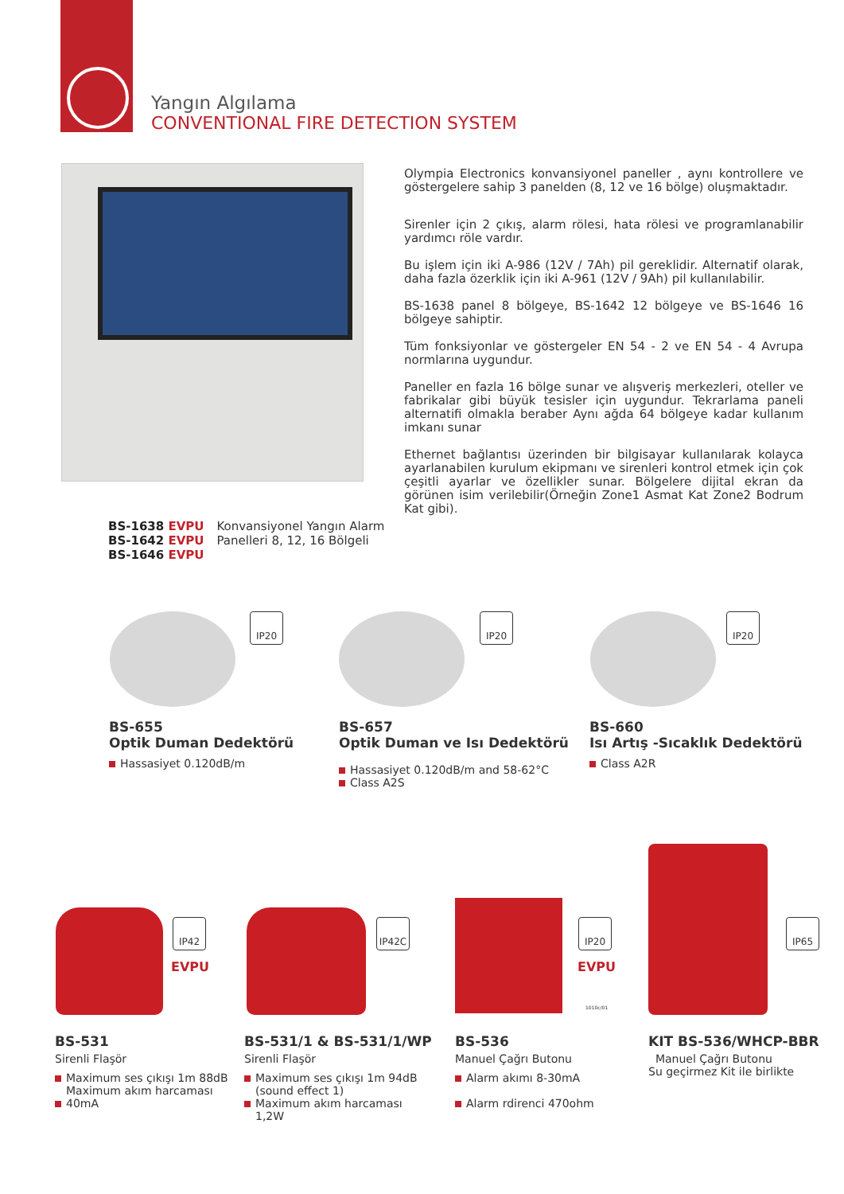Yangın Algılama
CONVENTIONAL FIRE DETECTION SYSTEM
Olympia Electronics konvansiyonel paneller , aynı kontrollere ve göstergelere sahip 3 panelden (8, 12 ve 16 bölge) oluşmaktadır.
Sirenler için 2 çıkış, alarm rölesi, hata rölesi ve programlanabilir yardımcı röle vardır.
Bu işlem için iki A-986 (12V / 7Ah) pil gereklidir. Alternatif olarak, daha fazla özerklik için iki A-961 (12V / 9Ah) pil kullanılabilir.
BS-1638 panel 8 bölgeye, BS-1642 12 bölgeye ve BS-1646 16 bölgeye sahiptir.
Tüm fonksiyonlar ve göstergeler EN 54 - 2 ve EN 54 - 4 Avrupa normlarına uygundur.
Paneller en fazla 16 bölge sunar ve alışveriş merkezleri, oteller ve fabrikalar gibi büyük tesisler için uygundur. Tekrarlama paneli alternatifi olmakla beraber Aynı ağda 64 bölgeye kadar kullanım imkanı sunar
Ethernet bağlantısı üzerinden bir bilgisayar kullanılarak kolayca ayarlanabilen kurulum ekipmanı ve sirenleri kontrol etmek için çok çeşitli ayarlar ve özellikler sunar. Bölgelere dijital ekran da görünen isim verilebilir(Örneğin Zone1 Asmat Kat Zone2 Bodrum Kat gibi).
BS-1638 EVPU
BS-1642 EVPU
BS-1646 EVPU
Konvansiyonel Yangın Alarm
Panelleri 8, 12, 16 Bölgeli
IP20 IP20 IP20
BS-655
Optik Duman Dedektörü
Hassasiyet 0.120dB/m
BS-657
Optik Duman ve Isı Dedektörü
Hassasiyet 0.120dB/m and 58-62°C
Class A2S
BS-660
Isı Artış -Sıcaklık Dedektörü
Class A2R
IP42
EVPU
IP42C IP20
EVPU
1010c/01
IP65
BS-531
Sirenli Flaşör
Maximum ses çıkışı 1m 88dB
Maximum akım harcaması
40mA
BS-531/1 & BS-531/1/WP
Sirenli Flaşör
Maximum ses çıkışı 1m 94dB
(sound effect 1)
Maximum akım harcaması
1,2W
BS-536
Manuel Çağrı Butonu
Alarm akımı 8-30mA
Alarm rdirenci 470ohm
KIT BS-536/WHCP-BBR
Manuel Çağrı Butonu
Su geçirmez Kit ile birlikte